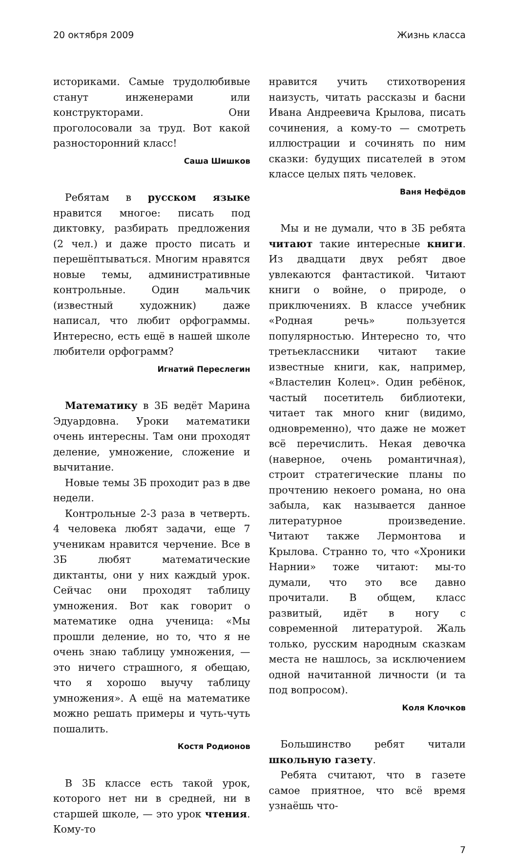20 октября 2009 Жизнь класса
историками. Самые трудолюбивые станут инженерами или конструкторами. Они проголосовали за труд. Вот какой разносторонний класс!
Саша Шишков
Ребятам в русском языке нравится многое: писать под диктовку, разбирать предложения (2 чел.) и даже просто писать и перешёптываться. Многим нравятся новые темы, административные контрольные. Один мальчик (известный художник) даже написал, что любит орфограммы. Интересно, есть ещё в нашей школе любители орфограмм?
Игнатий Переслегин
Математику в 3Б ведёт Марина Эдуардовна. Уроки математики очень интересны. Там они проходят деление, умножение, сложение и вычитание.
Новые темы 3Б проходит раз в две недели.
Контрольные 2-3 раза в четверть. 4 человека любят задачи, еще 7 ученикам нравится черчение. Все в 3Б любят математические диктанты, они у них каждый урок. Сейчас они проходят таблицу умножения. Вот как говорит о математике одна ученица: «Мы прошли деление, но то, что я не очень знаю таблицу умножения, — это ничего страшного, я обещаю, что я хорошо выучу таблицу умножения». А ещё на математике можно решать примеры и чуть-чуть пошалить.
Костя Родионов
В 3Б классе есть такой урок, которого нет ни в средней, ни в старшей школе, — это урок чтения. Кому-то
нравится учить стихотворения наизусть, читать рассказы и басни Ивана Андреевича Крылова, писать сочинения, а кому-то — смотреть иллюстрации и сочинять по ним сказки: будущих писателей в этом классе целых пять человек.
Ваня Нефёдов
Мы и не думали, что в 3Б ребята читают такие интересные книги. Из двадцати двух ребят двое увлекаются фантастикой. Читают книги о войне, о природе, о приключениях. В классе учебник «Родная речь» пользуется популярностью. Интересно то, что третьеклассники читают такие известные книги, как, например, «Властелин Колец». Один ребёнок, частый посетитель библиотеки, читает так много книг (видимо, одновременно), что даже не может всё перечислить. Некая девочка (наверное, очень романтичная), строит стратегические планы по прочтению некоего романа, но она забыла, как называется данное литературное произведение. Читают также Лермонтова и Крылова. Странно то, что «Хроники Нарнии» тоже читают: мы-то думали, что это все давно прочитали. В общем, класс развитый, идёт в ногу с современной литературой. Жаль только, русским народным сказкам места не нашлось, за исключением одной начитанной личности (и та под вопросом).
Коля Клочков
Большинство ребят читали школьную газету.
Ребята считают, что в газете самое приятное, что всё время узнаёшь что-
7